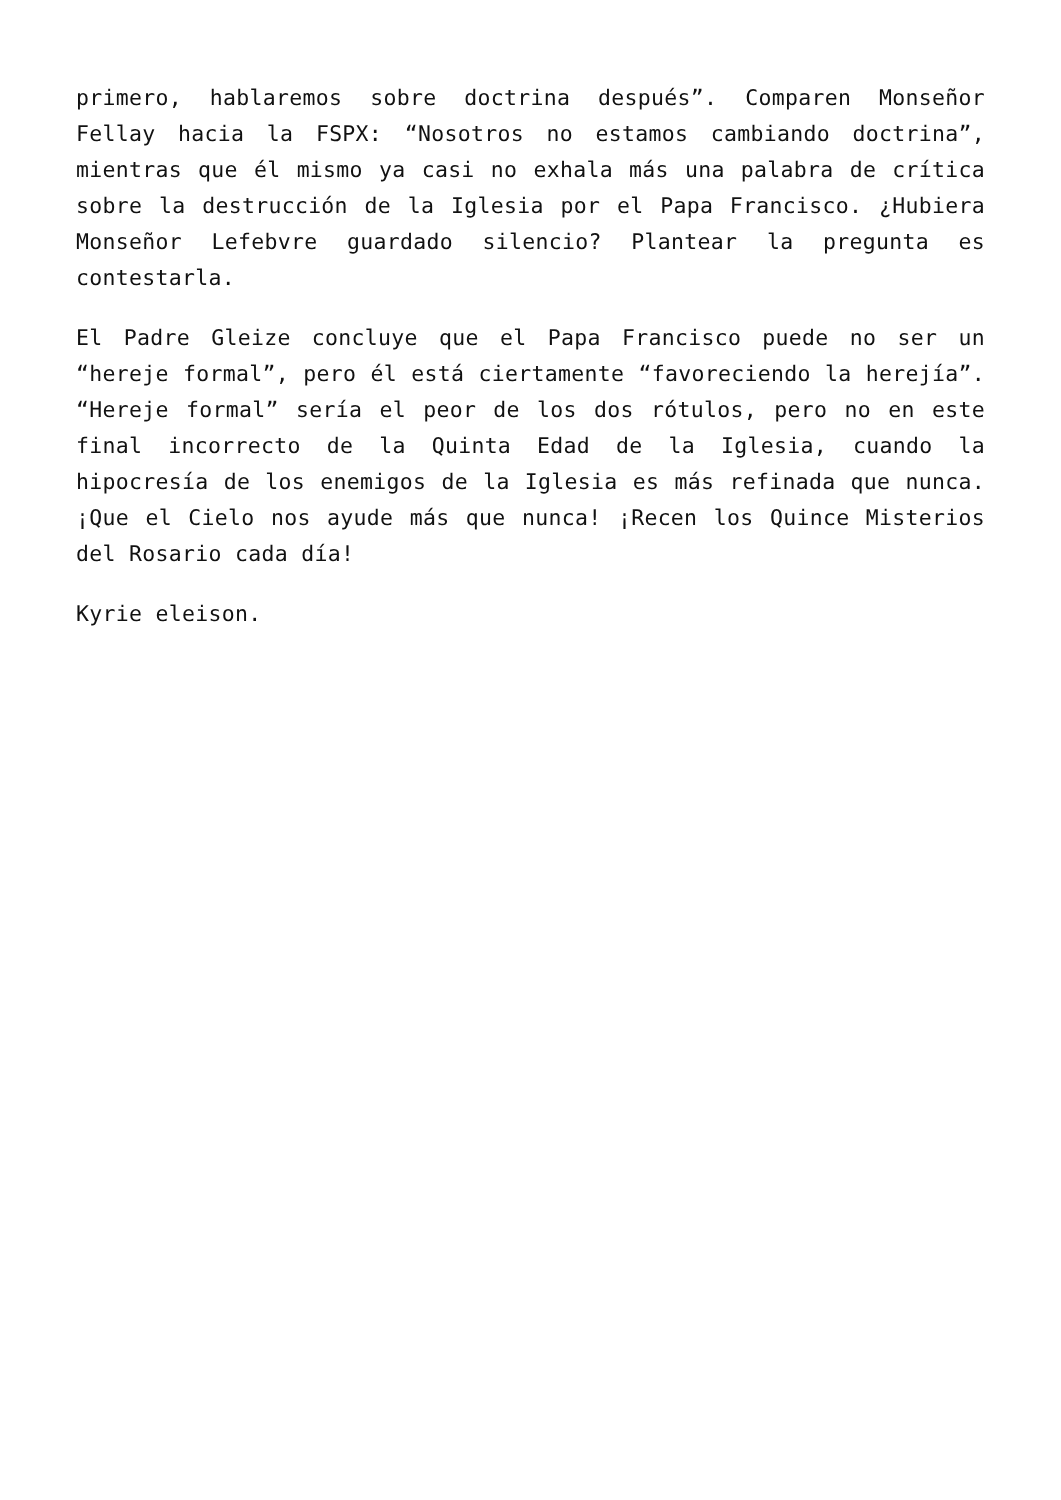primero, hablaremos sobre doctrina después”. Comparen Monseñor Fellay hacia la FSPX: “Nosotros no estamos cambiando doctrina”, mientras que él mismo ya casi no exhala más una palabra de crítica sobre la destrucción de la Iglesia por el Papa Francisco. ¿Hubiera Monseñor Lefebvre guardado silencio? Plantear la pregunta es contestarla.
El Padre Gleize concluye que el Papa Francisco puede no ser un “hereje formal”, pero él está ciertamente “favoreciendo la herejía”. “Hereje formal” sería el peor de los dos rótulos, pero no en este final incorrecto de la Quinta Edad de la Iglesia, cuando la hipocresía de los enemigos de la Iglesia es más refinada que nunca. ¡Que el Cielo nos ayude más que nunca! ¡Recen los Quince Misterios del Rosario cada día!
Kyrie eleison.